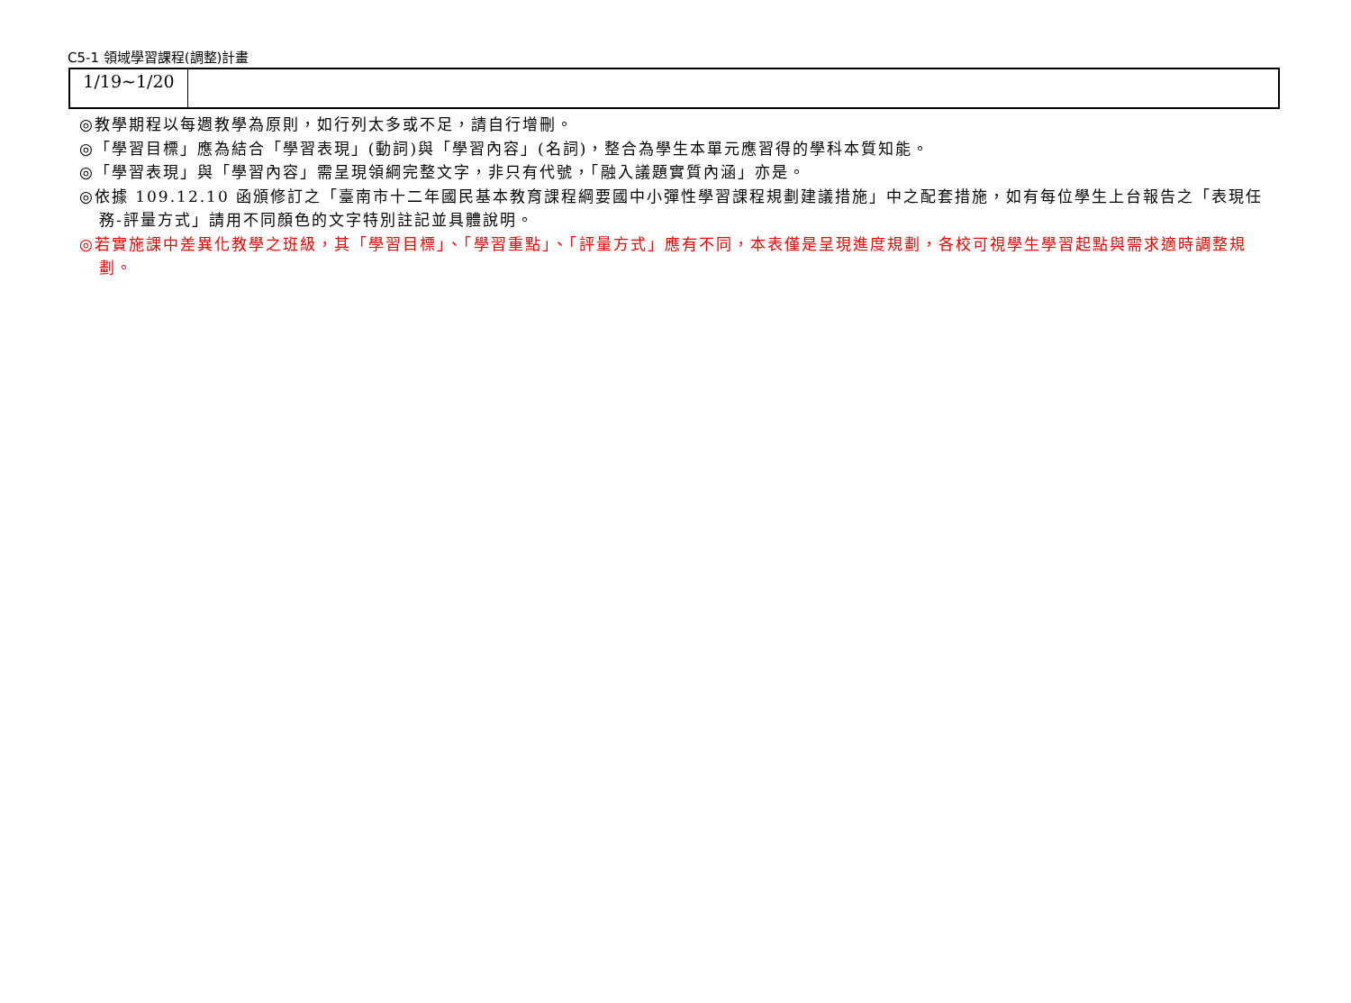C5-1 領域學習課程(調整)計畫
| 1/19~1/20 | |
◎教學期程以每週教學為原則，如行列太多或不足，請自行增刪。
◎「學習目標」應為結合「學習表現」(動詞)與「學習內容」(名詞)，整合為學生本單元應習得的學科本質知能。
◎「學習表現」與「學習內容」需呈現領綱完整文字，非只有代號，「融入議題實質內涵」亦是。
◎依據 109.12.10 函頒修訂之「臺南市十二年國民基本教育課程綱要國中小彈性學習課程規劃建議措施」中之配套措施，如有每位學生上台報告之「表現任務-評量方式」請用不同顏色的文字特別註記並具體說明。
◎若實施課中差異化教學之班級，其「學習目標」、「學習重點」、「評量方式」應有不同，本表僅是呈現進度規劃，各校可視學生學習起點與需求適時調整規劃。